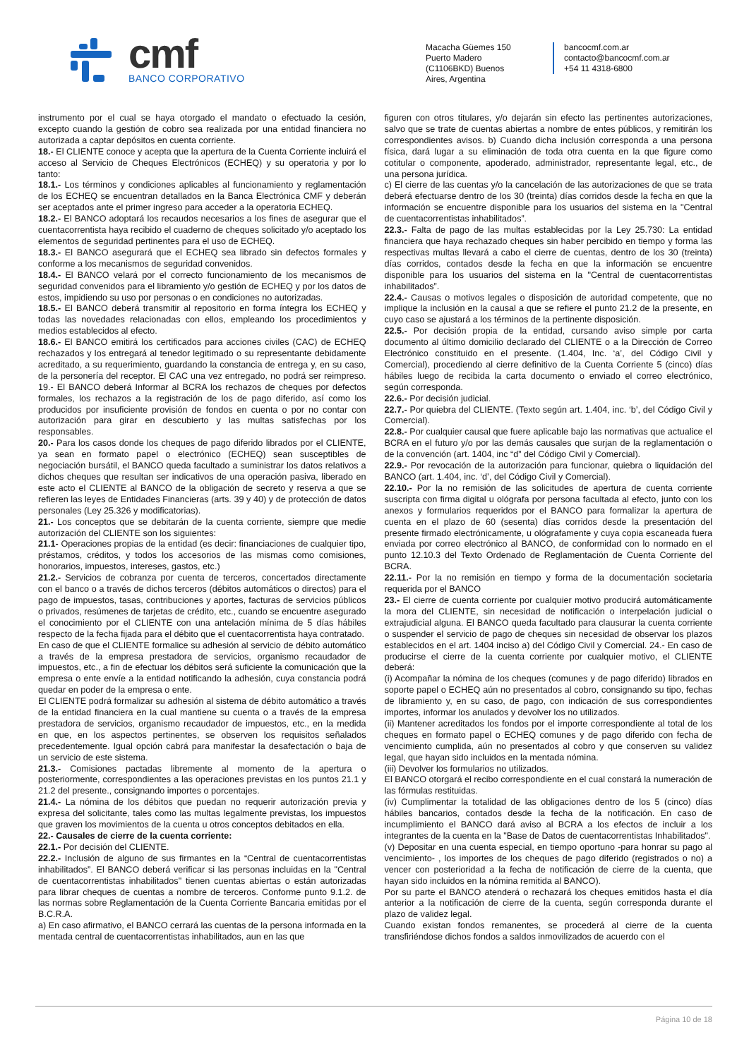cmf
BANCO CORPORATIVO
Macacha Güemes 150
Puerto Madero
(C1106BKD) Buenos
Aires, Argentina
bancocmf.com.ar
contacto@bancocmf.com.ar
+54 11 4318-6800
instrumento por el cual se haya otorgado el mandato o efectuado la cesión, excepto cuando la gestión de cobro sea realizada por una entidad financiera no autorizada a captar depósitos en cuenta corriente.
18.- El CLIENTE conoce y acepta que la apertura de la Cuenta Corriente incluirá el acceso al Servicio de Cheques Electrónicos (ECHEQ) y su operatoria y por lo tanto:
18.1.- Los términos y condiciones aplicables al funcionamiento y reglamentación de los ECHEQ se encuentran detallados en la Banca Electrónica CMF y deberán ser aceptados ante el primer ingreso para acceder a la operatoria ECHEQ.
18.2.- El BANCO adoptará los recaudos necesarios a los fines de asegurar que el cuentacorrentista haya recibido el cuaderno de cheques solicitado y/o aceptado los elementos de seguridad pertinentes para el uso de ECHEQ.
18.3.- El BANCO asegurará que el ECHEQ sea librado sin defectos formales y conforme a los mecanismos de seguridad convenidos.
18.4.- El BANCO velará por el correcto funcionamiento de los mecanismos de seguridad convenidos para el libramiento y/o gestión de ECHEQ y por los datos de estos, impidiendo su uso por personas o en condiciones no autorizadas.
18.5.- El BANCO deberá transmitir al repositorio en forma íntegra los ECHEQ y todas las novedades relacionadas con ellos, empleando los procedimientos y medios establecidos al efecto.
18.6.- El BANCO emitirá los certificados para acciones civiles (CAC) de ECHEQ rechazados y los entregará al tenedor legitimado o su representante debidamente acreditado, a su requerimiento, guardando la constancia de entrega y, en su caso, de la personería del receptor. El CAC una vez entregado, no podrá ser reimpreso. 19.- El BANCO deberá Informar al BCRA los rechazos de cheques por defectos formales, los rechazos a la registración de los de pago diferido, así como los producidos por insuficiente provisión de fondos en cuenta o por no contar con autorización para girar en descubierto y las multas satisfechas por los responsables.
20.- Para los casos donde los cheques de pago diferido librados por el CLIENTE, ya sean en formato papel o electrónico (ECHEQ) sean susceptibles de negociación bursátil, el BANCO queda facultado a suministrar los datos relativos a dichos cheques que resultan ser indicativos de una operación pasiva, liberado en este acto el CLIENTE al BANCO de la obligación de secreto y reserva a que se refieren las leyes de Entidades Financieras (arts. 39 y 40) y de protección de datos personales (Ley 25.326 y modificatorias).
21.- Los conceptos que se debitarán de la cuenta corriente, siempre que medie autorización del CLIENTE son los siguientes:
21.1- Operaciones propias de la entidad (es decir: financiaciones de cualquier tipo, préstamos, créditos, y todos los accesorios de las mismas como comisiones, honorarios, impuestos, intereses, gastos, etc.)
21.2.- Servicios de cobranza por cuenta de terceros, concertados directamente con el banco o a través de dichos terceros (débitos automáticos o directos) para el pago de impuestos, tasas, contribuciones y aportes, facturas de servicios públicos o privados, resúmenes de tarjetas de crédito, etc., cuando se encuentre asegurado el conocimiento por el CLIENTE con una antelación mínima de 5 días hábiles respecto de la fecha fijada para el débito que el cuentacorrentista haya contratado.
En caso de que el CLIENTE formalice su adhesión al servicio de débito automático a través de la empresa prestadora de servicios, organismo recaudador de impuestos, etc., a fin de efectuar los débitos será suficiente la comunicación que la empresa o ente envíe a la entidad notificando la adhesión, cuya constancia podrá quedar en poder de la empresa o ente.
El CLIENTE podrá formalizar su adhesión al sistema de débito automático a través de la entidad financiera en la cual mantiene su cuenta o a través de la empresa prestadora de servicios, organismo recaudador de impuestos, etc., en la medida en que, en los aspectos pertinentes, se observen los requisitos señalados precedentemente. Igual opción cabrá para manifestar la desafectación o baja de un servicio de este sistema.
21.3.- Comisiones pactadas libremente al momento de la apertura o posteriormente, correspondientes a las operaciones previstas en los puntos 21.1 y 21.2 del presente., consignando importes o porcentajes.
21.4.- La nómina de los débitos que puedan no requerir autorización previa y expresa del solicitante, tales como las multas legalmente previstas, los impuestos que graven los movimientos de la cuenta u otros conceptos debitados en ella.
22.- Causales de cierre de la cuenta corriente:
22.1.- Por decisión del CLIENTE.
22.2.- Inclusión de alguno de sus firmantes en la “Central de cuentacorrentistas inhabilitados”. El BANCO deberá verificar si las personas incluidas en la "Central de cuentacorrentistas inhabilitados" tienen cuentas abiertas o están autorizadas para librar cheques de cuentas a nombre de terceros. Conforme punto 9.1.2. de las normas sobre Reglamentación de la Cuenta Corriente Bancaria emitidas por el B.C.R.A.
a) En caso afirmativo, el BANCO cerrará las cuentas de la persona informada en la mentada central de cuentacorrentistas inhabilitados, aun en las que
figuren con otros titulares, y/o dejarán sin efecto las pertinentes autorizaciones, salvo que se trate de cuentas abiertas a nombre de entes públicos, y remitirán los correspondientes avisos. b) Cuando dicha inclusión corresponda a una persona física, dará lugar a su eliminación de toda otra cuenta en la que figure como cotitular o componente, apoderado, administrador, representante legal, etc., de una persona jurídica.
c) El cierre de las cuentas y/o la cancelación de las autorizaciones de que se trata deberá efectuarse dentro de los 30 (treinta) días corridos desde la fecha en que la información se encuentre disponible para los usuarios del sistema en la "Central de cuentacorrentistas inhabilitados”.
22.3.- Falta de pago de las multas establecidas por la Ley 25.730: La entidad financiera que haya rechazado cheques sin haber percibido en tiempo y forma las respectivas multas llevará a cabo el cierre de cuentas, dentro de los 30 (treinta) días corridos, contados desde la fecha en que la información se encuentre disponible para los usuarios del sistema en la "Central de cuentacorrentistas inhabilitados”.
22.4.- Causas o motivos legales o disposición de autoridad competente, que no implique la inclusión en la causal a que se refiere el punto 21.2 de la presente, en cuyo caso se ajustará a los términos de la pertinente disposición.
22.5.- Por decisión propia de la entidad, cursando aviso simple por carta documento al último domicilio declarado del CLIENTE o a la Dirección de Correo Electrónico constituido en el presente. (1.404, Inc. ‘a’, del Código Civil y Comercial), procediendo al cierre definitivo de la Cuenta Corriente 5 (cinco) días hábiles luego de recibida la carta documento o enviado el correo electrónico, según corresponda.
22.6.- Por decisión judicial.
22.7.- Por quiebra del CLIENTE. (Texto según art. 1.404, inc. ‘b’, del Código Civil y Comercial).
22.8.- Por cualquier causal que fuere aplicable bajo las normativas que actualice el BCRA en el futuro y/o por las demás causales que surjan de la reglamentación o de la convención (art. 1404, inc “d” del Código Civil y Comercial).
22.9.- Por revocación de la autorización para funcionar, quiebra o liquidación del BANCO (art. 1.404, inc. ‘d’, del Código Civil y Comercial).
22.10.- Por la no remisión de las solicitudes de apertura de cuenta corriente suscripta con firma digital u ológrafa por persona facultada al efecto, junto con los anexos y formularios requeridos por el BANCO para formalizar la apertura de cuenta en el plazo de 60 (sesenta) días corridos desde la presentación del presente firmado electrónicamente, u ológrafamente y cuya copia escaneada fuera enviada por correo electrónico al BANCO, de conformidad con lo normado en el punto 12.10.3 del Texto Ordenado de Reglamentación de Cuenta Corriente del BCRA.
22.11.- Por la no remisión en tiempo y forma de la documentación societaria requerida por el BANCO
23.- El cierre de cuenta corriente por cualquier motivo producirá automáticamente la mora del CLIENTE, sin necesidad de notificación o interpelación judicial o extrajudicial alguna. El BANCO queda facultado para clausurar la cuenta corriente o suspender el servicio de pago de cheques sin necesidad de observar los plazos establecidos en el art. 1404 inciso a) del Código Civil y Comercial. 24.- En caso de producirse el cierre de la cuenta corriente por cualquier motivo, el CLIENTE deberá:
(i) Acompañar la nómina de los cheques (comunes y de pago diferido) librados en soporte papel o ECHEQ aún no presentados al cobro, consignando su tipo, fechas de libramiento y, en su caso, de pago, con indicación de sus correspondientes importes, informar los anulados y devolver los no utilizados.
(ii) Mantener acreditados los fondos por el importe correspondiente al total de los cheques en formato papel o ECHEQ comunes y de pago diferido con fecha de vencimiento cumplida, aún no presentados al cobro y que conserven su validez legal, que hayan sido incluidos en la mentada nómina.
(iii) Devolver los formularios no utilizados.
El BANCO otorgará el recibo correspondiente en el cual constará la numeración de las fórmulas restituidas.
(iv) Cumplimentar la totalidad de las obligaciones dentro de los 5 (cinco) días hábiles bancarios, contados desde la fecha de la notificación. En caso de incumplimiento el BANCO dará aviso al BCRA a los efectos de incluir a los integrantes de la cuenta en la "Base de Datos de cuentacorrentistas Inhabilitados".
(v) Depositar en una cuenta especial, en tiempo oportuno -para honrar su pago al vencimiento- , los importes de los cheques de pago diferido (registrados o no) a vencer con posterioridad a la fecha de notificación de cierre de la cuenta, que hayan sido incluidos en la nómina remitida al BANCO).
Por su parte el BANCO atenderá o rechazará los cheques emitidos hasta el día anterior a la notificación de cierre de la cuenta, según corresponda durante el plazo de validez legal.
Cuando existan fondos remanentes, se procederá al cierre de la cuenta transfiriéndose dichos fondos a saldos inmovilizados de acuerdo con el
Página 10 de 18